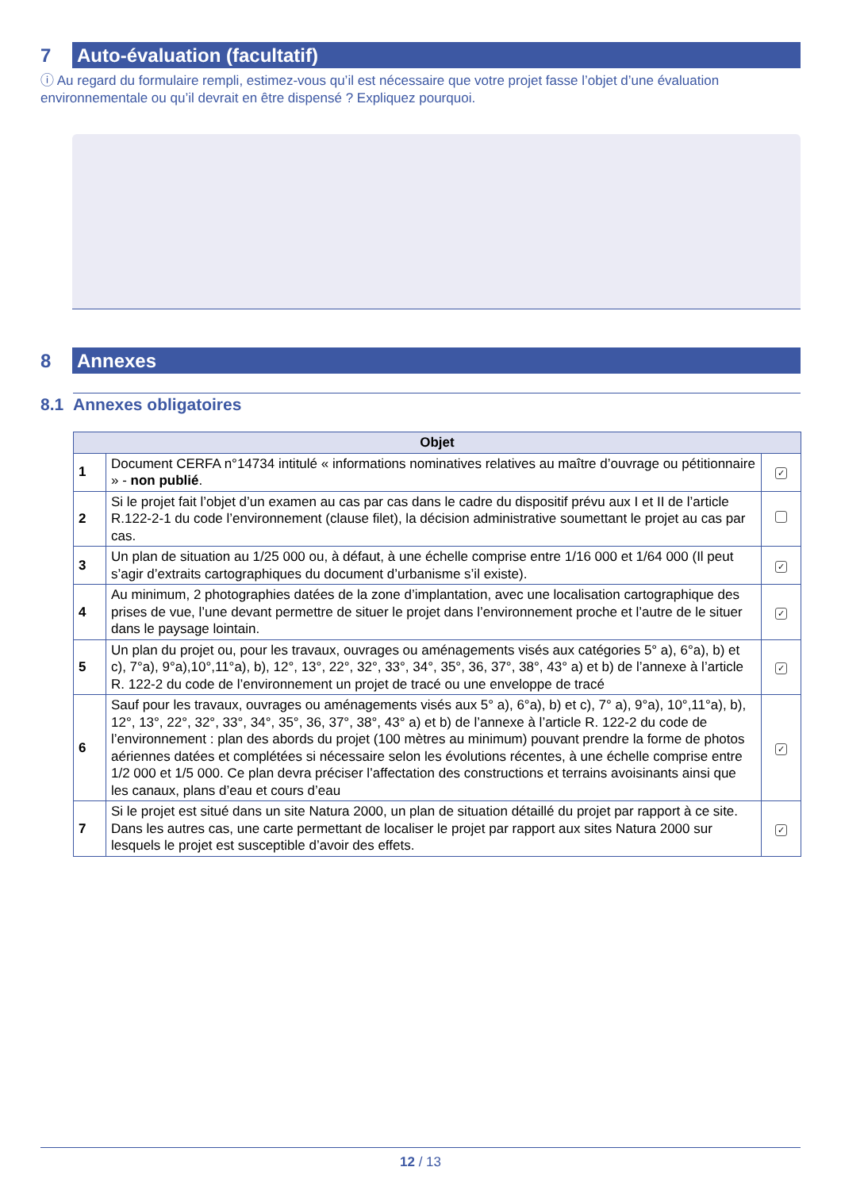7
Auto-évaluation (facultatif)
ⓘ Au regard du formulaire rempli, estimez-vous qu’il est nécessaire que votre projet fasse l’objet d’une évaluation environnementale ou qu’il devrait en être dispensé ? Expliquez pourquoi.
8
Annexes
8.1 Annexes obligatoires
| Objet | | |
| --- | --- | --- |
| 1 | Document CERFA n°14734 intitulé « informations nominatives relatives au maître d’ouvrage ou pétitionnaire » - non publié . | ✓ |
| 2 | Si le projet fait l’objet d’un examen au cas par cas dans le cadre du dispositif prévu aux I et II de l’article R.122-2-1 du code l’environnement (clause filet), la décision administrative soumettant le projet au cas par cas. | |
| 3 | Un plan de situation au 1/25 000 ou, à défaut, à une échelle comprise entre 1/16 000 et 1/64 000 (Il peut s’agir d’extraits cartographiques du document d’urbanisme s’il existe). | ✓ |
| 4 | Au minimum, 2 photographies datées de la zone d’implantation, avec une localisation cartographique des prises de vue, l’une devant permettre de situer le projet dans l’environnement proche et l’autre de le situer dans le paysage lointain. | ✓ |
| 5 | Un plan du projet ou, pour les travaux, ouvrages ou aménagements visés aux catégories 5° a), 6°a), b) et c), 7°a), 9°a),10°,11°a), b), 12°, 13°, 22°, 32°, 33°, 34°, 35°, 36, 37°, 38°, 43° a) et b) de l’annexe à l’article R. 122-2 du code de l’environnement un projet de tracé ou une enveloppe de tracé | ✓ |
| 6 | Sauf pour les travaux, ouvrages ou aménagements visés aux 5° a), 6°a), b) et c), 7° a), 9°a), 10°,11°a), b), 12°, 13°, 22°, 32°, 33°, 34°, 35°, 36, 37°, 38°, 43° a) et b) de l’annexe à l’article R. 122-2 du code de l’environnement : plan des abords du projet (100 mètres au minimum) pouvant prendre la forme de photos aériennes datées et complétées si nécessaire selon les évolutions récentes, à une échelle comprise entre 1/2 000 et 1/5 000. Ce plan devra préciser l’affectation des constructions et terrains avoisinants ainsi que les canaux, plans d’eau et cours d’eau | ✓ |
| 7 | Si le projet est situé dans un site Natura 2000, un plan de situation détaillé du projet par rapport à ce site. Dans les autres cas, une carte permettant de localiser le projet par rapport aux sites Natura 2000 sur lesquels le projet est susceptible d’avoir des effets. | ✓ |
12 / 13